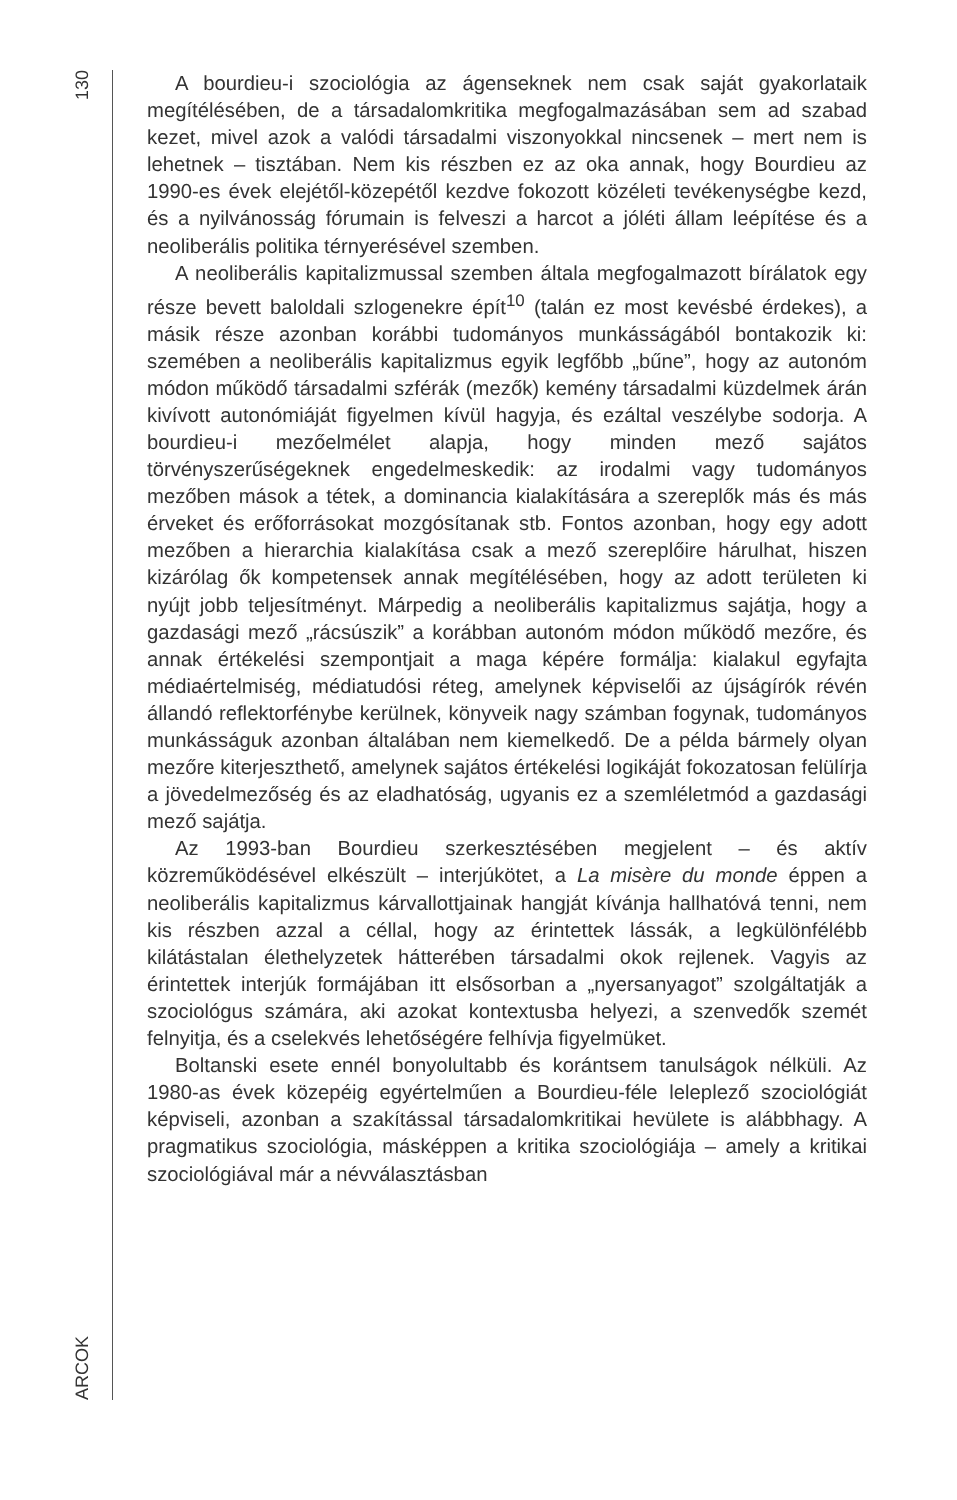130
ARCOK
A bourdieu-i szociológia az ágenseknek nem csak saját gyakorlataik megítélésében, de a társadalomkritika megfogalmazásában sem ad szabad kezet, mivel azok a valódi társadalmi viszonyokkal nincsenek – mert nem is lehetnek – tisztában. Nem kis részben ez az oka annak, hogy Bourdieu az 1990-es évek elejétől-közepétől kezdve fokozott közéleti tevékenységbe kezd, és a nyilvánosság fórumain is felveszi a harcot a jóléti állam leépítése és a neoliberális politika térnyerésével szemben.
A neoliberális kapitalizmussal szemben általa megfogalmazott bírálatok egy része bevett baloldali szlogenekre épít<sup>10</sup> (talán ez most kevésbé érdekes), a másik része azonban korábbi tudományos munkásságából bontakozik ki: szemében a neoliberális kapitalizmus egyik legfőbb „bűne”, hogy az autonóm módon működő társadalmi szférák (mezők) kemény társadalmi küzdelmek árán kivívott autonómiáját figyelmen kívül hagyja, és ezáltal veszélybe sodorja. A bourdieu-i mezőelmélet alapja, hogy minden mező sajátos törvényszerűségeknek engedelmeskedik: az irodalmi vagy tudományos mezőben mások a tétek, a dominancia kialakítására a szereplők más és más érveket és erőforrásokat mozgósítanak stb. Fontos azonban, hogy egy adott mezőben a hierarchia kialakítása csak a mező szereplőire hárulhat, hiszen kizárólag ők kompetensek annak megítélésében, hogy az adott területen ki nyújt jobb teljesítményt. Márpedig a neoliberális kapitalizmus sajátja, hogy a gazdasági mező „rácsúszik” a korábban autonóm módon működő mezőre, és annak értékelési szempontjait a maga képére formálja: kialakul egyfajta médiaértelmiség, médiatudósi réteg, amelynek képviselői az újságírók révén állandó reflektorfénybe kerülnek, könyveik nagy számban fogynak, tudományos munkásságuk azonban általában nem kiemelkedő. De a példa bármely olyan mezőre kiterjeszthető, amelynek sajátos értékelési logikáját fokozatosan felülírja a jövedelmezőség és az eladhatóság, ugyanis ez a szemléletmód a gazdasági mező sajátja.
Az 1993-ban Bourdieu szerkesztésében megjelent – és aktív közreműködésével elkészült – interjúkötet, a La misère du monde éppen a neoliberális kapitalizmus kárvallottjainak hangját kívánja hallhatóvá tenni, nem kis részben azzal a céllal, hogy az érintettek lássák, a legkülönfélébb kilátástalan élethelyzetek hátterében társadalmi okok rejlenek. Vagyis az érintettek interjúk formájában itt elsősorban a „nyersanyagot” szolgáltatják a szociológus számára, aki azokat kontextusba helyezi, a szenvedők szemét felnyitja, és a cselekvés lehetőségére felhívja figyelmüket.
Boltanski esete ennél bonyolultabb és korántsem tanulságok nélküli. Az 1980-as évek közepéig egyértelműen a Bourdieu-féle leleplező szociológiát képviseli, azonban a szakítással társadalomkritikai hevülete is alábbhagy. A pragmatikus szociológia, másképpen a kritika szociológiája – amely a kritikai szociológiával már a névválasztásban